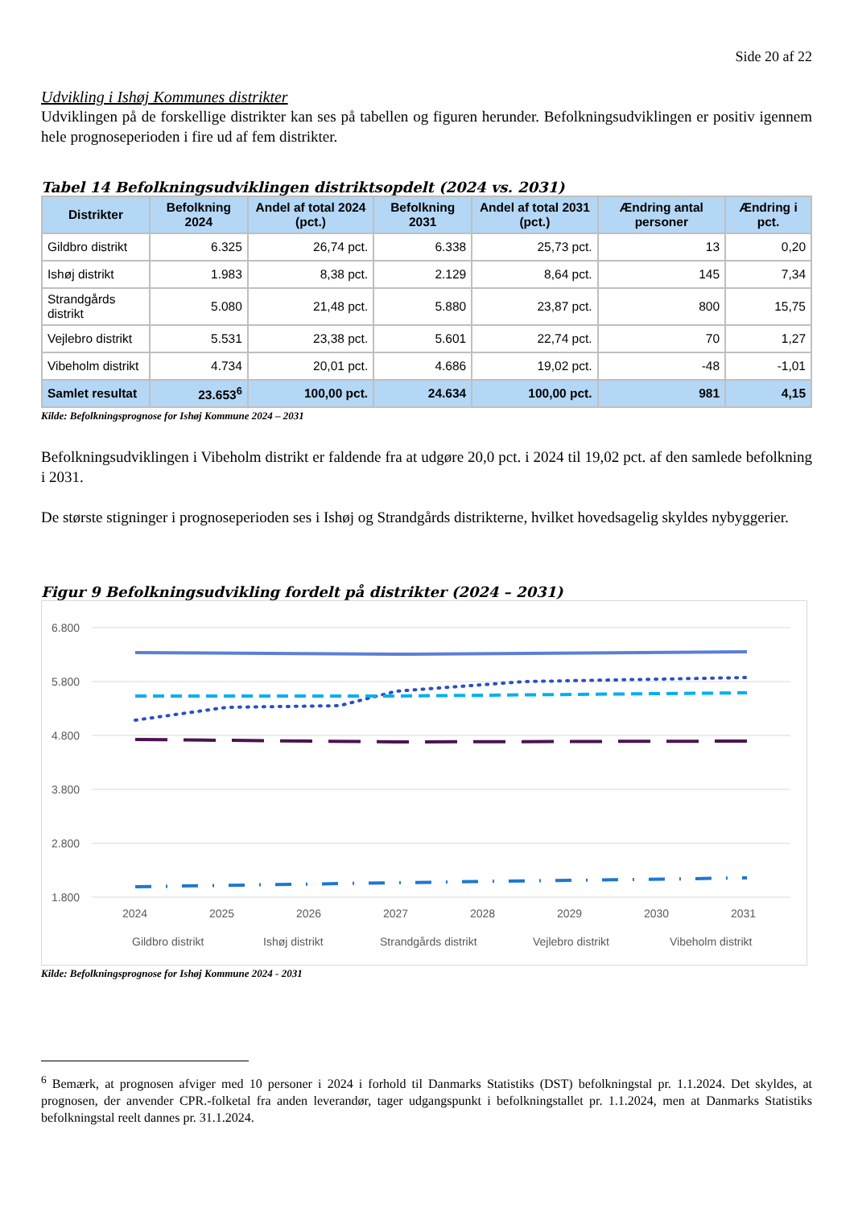Side 20 af 22
Udvikling i Ishøj Kommunes distrikter
Udviklingen på de forskellige distrikter kan ses på tabellen og figuren herunder. Befolkningsudviklingen er positiv igennem hele prognoseperioden i fire ud af fem distrikter.
Tabel 14 Befolkningsudviklingen distriktsopdelt (2024 vs. 2031)
| Distrikter | Befolkning 2024 | Andel af total 2024 (pct.) | Befolkning 2031 | Andel af total 2031 (pct.) | Ændring antal personer | Ændring i pct. |
| --- | --- | --- | --- | --- | --- | --- |
| Gildbro distrikt | 6.325 | 26,74 pct. | 6.338 | 25,73 pct. | 13 | 0,20 |
| Ishøj distrikt | 1.983 | 8,38 pct. | 2.129 | 8,64 pct. | 145 | 7,34 |
| Strandgårds distrikt | 5.080 | 21,48 pct. | 5.880 | 23,87 pct. | 800 | 15,75 |
| Vejlebro distrikt | 5.531 | 23,38 pct. | 5.601 | 22,74 pct. | 70 | 1,27 |
| Vibeholm distrikt | 4.734 | 20,01 pct. | 4.686 | 19,02 pct. | -48 | -1,01 |
| Samlet resultat | 23.653<sup>6</sup> | 100,00 pct. | 24.634 | 100,00 pct. | 981 | 4,15 |
Kilde: Befolkningsprognose for Ishøj Kommune 2024 – 2031
Befolkningsudviklingen i Vibeholm distrikt er faldende fra at udgøre 20,0 pct. i 2024 til 19,02 pct. af den samlede befolkning i 2031.
De største stigninger i prognoseperioden ses i Ishøj og Strandgårds distrikterne, hvilket hovedsagelig skyldes nybyggerier.
Figur 9 Befolkningsudvikling fordelt på distrikter (2024 – 2031)
6.800
5.800
4.800
3.800
2.800
1.800
2024
2025
2026
2027
2028
2029
2030
2031
Gildbro distrikt
Ishøj distrikt
Strandgårds distrikt
Vejlebro distrikt
Vibeholm distrikt
Kilde: Befolkningsprognose for Ishøj Kommune 2024 - 2031
<sup>6</sup> Bemærk, at prognosen afviger med 10 personer i 2024 i forhold til Danmarks Statistiks (DST) befolkningstal pr. 1.1.2024. Det skyldes, at prognosen, der anvender CPR.-folketal fra anden leverandør, tager udgangspunkt i befolkningstallet pr. 1.1.2024, men at Danmarks Statistiks befolkningstal reelt dannes pr. 31.1.2024.